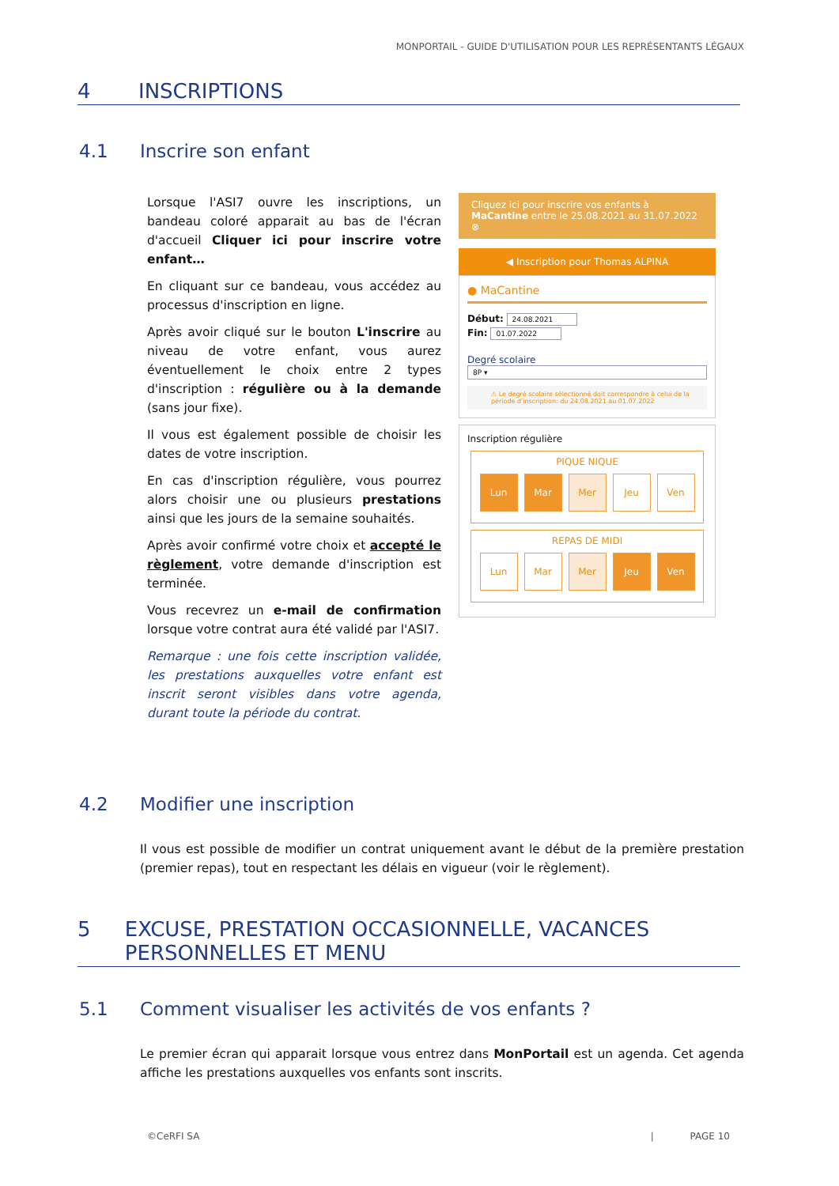MONPORTAIL - GUIDE D'UTILISATION POUR LES REPRÉSENTANTS LÉGAUX
4 INSCRIPTIONS
4.1 Inscrire son enfant
Lorsque l'ASI7 ouvre les inscriptions, un bandeau coloré apparait au bas de l'écran d'accueil Cliquer ici pour inscrire votre enfant…
En cliquant sur ce bandeau, vous accédez au processus d'inscription en ligne.
Après avoir cliqué sur le bouton L'inscrire au niveau de votre enfant, vous aurez éventuellement le choix entre 2 types d'inscription : régulière ou à la demande (sans jour fixe).
Il vous est également possible de choisir les dates de votre inscription.
En cas d'inscription régulière, vous pourrez alors choisir une ou plusieurs prestations ainsi que les jours de la semaine souhaités.
Après avoir confirmé votre choix et accepté le règlement, votre demande d'inscription est terminée.
Vous recevrez un e-mail de confirmation lorsque votre contrat aura été validé par l'ASI7.
Remarque : une fois cette inscription validée, les prestations auxquelles votre enfant est inscrit seront visibles dans votre agenda, durant toute la période du contrat.
Cliquez ici pour inscrire vos enfants à MaCantine entre le 25.08.2021 au 31.07.2022 ⊗
◀ Inscription pour Thomas ALPINA
● MaCantine
Début: 24.08.2021
Fin: 01.07.2022
Degré scolaire
8P ▾
⚠ Le degré scolaire sélectionné doit correspondre à celui de la période d'inscription: du 24.08.2021 au 01.07.2022
Inscription régulière
PIQUE NIQUE
Lun Mar Mer Jeu Ven
REPAS DE MIDI
Lun Mar Mer Jeu Ven
4.2 Modifier une inscription
Il vous est possible de modifier un contrat uniquement avant le début de la première prestation (premier repas), tout en respectant les délais en vigueur (voir le règlement).
5 EXCUSE, PRESTATION OCCASIONNELLE, VACANCES PERSONNELLES ET MENU
5.1 Comment visualiser les activités de vos enfants ?
Le premier écran qui apparait lorsque vous entrez dans MonPortail est un agenda. Cet agenda affiche les prestations auxquelles vos enfants sont inscrits.
©CeRFI SA | PAGE 10